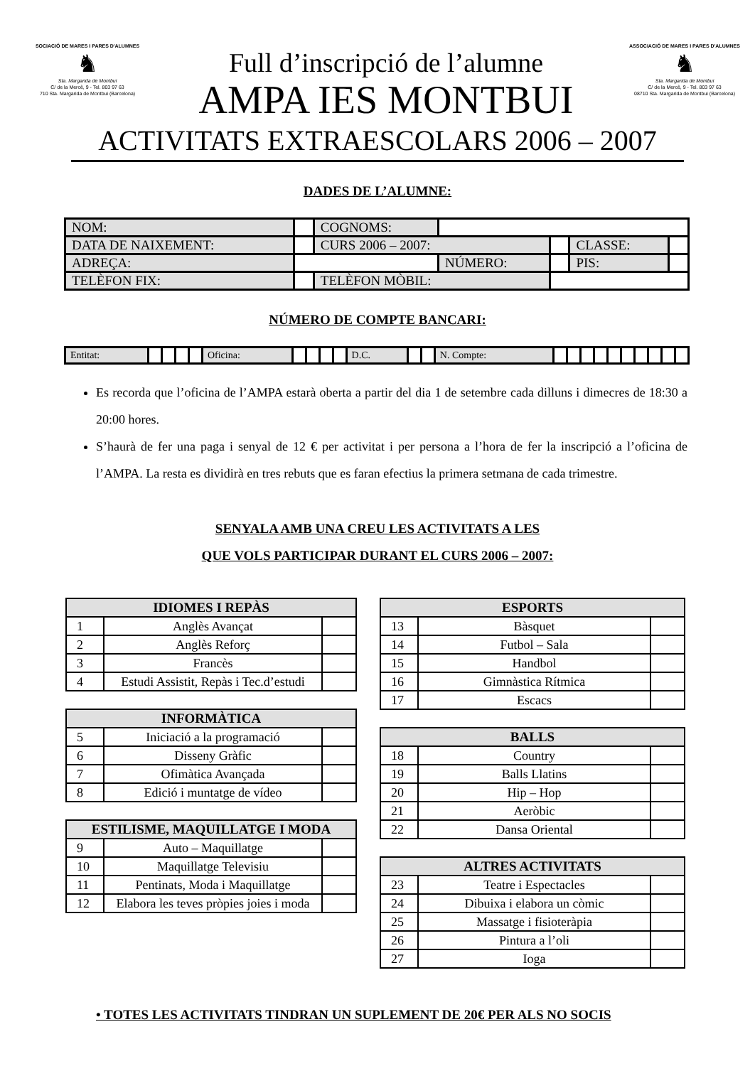SOCIACIÓ DE MARES I PARES D'ALUMNES
♞
Sta. Margarida de Montbui
C/ de la Mercè, 9 - Tel. 803 97 63
710 Sta. Margarida de Montbui (Barcelona)
Full d’inscripció de l’alumne
AMPA IES MONTBUI
ASSOCIACIÓ DE MARES I PARES D'ALUMNES
♞
Sta. Margarida de Montbui
C/ de la Mercè, 9 - Tel. 803 97 63
08710 Sta. Margarida de Montbui (Barcelona)
ACTIVITATS EXTRAESCOLARS 2006 – 2007
DADES DE L’ALUMNE:
| NOM: | | | COGNOMS: | | | | |
| DATA DE NAIXEMENT: | | | CURS 2006 – 2007: | | | CLASSE: | |
| ADREÇA: | | | | NÚMERO: | | PIS: | |
| TELÈFON FIX: | | | TELÈFON MÒBIL: | | | | |
NÚMERO DE COMPTE BANCARI:
| Entitat: | | | | | Oficina: | | | | | D.C. | | | N. Compte: | | | | | | | | | | |
Es recorda que l’oficina de l’AMPA estarà oberta a partir del dia 1 de setembre cada dilluns i dimecres de 18:30 a 20:00 hores.
S’haurà de fer una paga i senyal de 12 € per activitat i per persona a l’hora de fer la inscripció a l’oficina de l’AMPA. La resta es dividirà en tres rebuts que es faran efectius la primera setmana de cada trimestre.
SENYALA AMB UNA CREU LES ACTIVITATS A LES
QUE VOLS PARTICIPAR DURANT EL CURS 2006 – 2007:
| IDIOMES I REPÀS | | |
| --- | --- | --- |
| 1 | Anglès Avançat | |
| 2 | Anglès Reforç | |
| 3 | Francès | |
| 4 | Estudi Assistit, Repàs i Tec.d’estudi | |
| INFORMÀTICA | | |
| --- | --- | --- |
| 5 | Iniciació a la programació | |
| 6 | Disseny Gràfic | |
| 7 | Ofimàtica Avançada | |
| 8 | Edició i muntatge de vídeo | |
| ESTILISME, MAQUILLATGE I MODA | | |
| --- | --- | --- |
| 9 | Auto – Maquillatge | |
| 10 | Maquillatge Televisiu | |
| 11 | Pentinats, Moda i Maquillatge | |
| 12 | Elabora les teves pròpies joies i moda | |
| ESPORTS | | |
| --- | --- | --- |
| 13 | Bàsquet | |
| 14 | Futbol – Sala | |
| 15 | Handbol | |
| 16 | Gimnàstica Rítmica | |
| 17 | Escacs | |
| BALLS | | |
| --- | --- | --- |
| 18 | Country | |
| 19 | Balls Llatins | |
| 20 | Hip – Hop | |
| 21 | Aeròbic | |
| 22 | Dansa Oriental | |
| ALTRES ACTIVITATS | | |
| --- | --- | --- |
| 23 | Teatre i Espectacles | |
| 24 | Dibuixa i elabora un còmic | |
| 25 | Massatge i fisioteràpia | |
| 26 | Pintura a l’oli | |
| 27 | Ioga | |
• TOTES LES ACTIVITATS TINDRAN UN SUPLEMENT DE 20€ PER ALS NO SOCIS